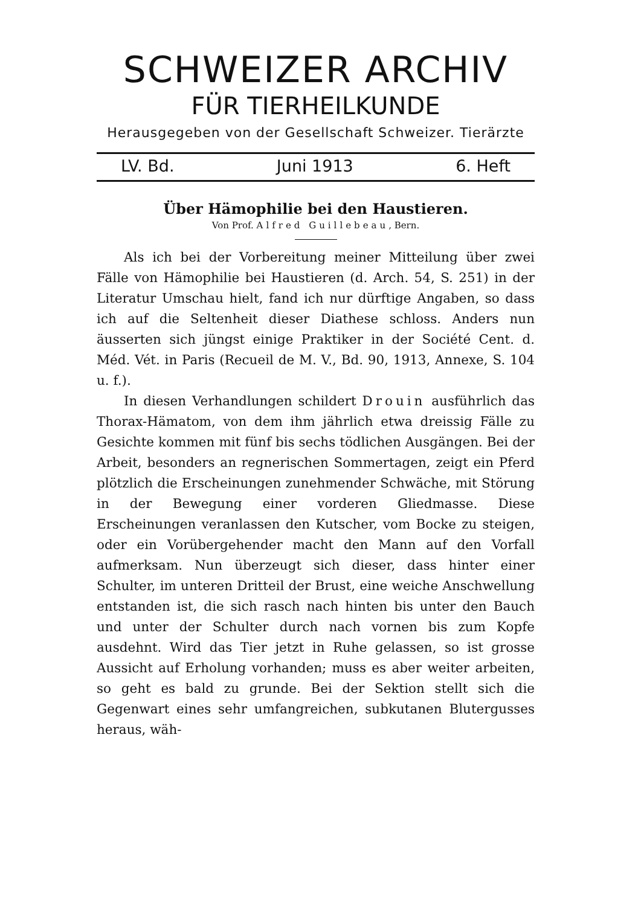SCHWEIZER ARCHIV
FÜR TIERHEILKUNDE
Herausgegeben von der Gesellschaft Schweizer. Tierärzte
LV. Bd. Juni 1913 6. Heft
Über Hämophilie bei den Haustieren.
Von Prof. Alfred Guillebeau, Bern.
Als ich bei der Vorbereitung meiner Mitteilung über zwei Fälle von Hämophilie bei Haustieren (d. Arch. 54, S. 251) in der Literatur Umschau hielt, fand ich nur dürftige Angaben, so dass ich auf die Seltenheit dieser Diathese schloss. Anders nun äusserten sich jüngst einige Praktiker in der Société Cent. d. Méd. Vét. in Paris (Recueil de M. V., Bd. 90, 1913, Annexe, S. 104 u. f.).
In diesen Verhandlungen schildert Drouin ausführlich das Thorax-Hämatom, von dem ihm jährlich etwa dreissig Fälle zu Gesichte kommen mit fünf bis sechs tödlichen Ausgängen. Bei der Arbeit, besonders an regnerischen Sommertagen, zeigt ein Pferd plötzlich die Erscheinungen zunehmender Schwäche, mit Störung in der Bewegung einer vorderen Gliedmasse. Diese Erscheinungen veranlassen den Kutscher, vom Bocke zu steigen, oder ein Vorübergehender macht den Mann auf den Vorfall aufmerksam. Nun überzeugt sich dieser, dass hinter einer Schulter, im unteren Dritteil der Brust, eine weiche Anschwellung entstanden ist, die sich rasch nach hinten bis unter den Bauch und unter der Schulter durch nach vornen bis zum Kopfe ausdehnt. Wird das Tier jetzt in Ruhe gelassen, so ist grosse Aussicht auf Erholung vorhanden; muss es aber weiter arbeiten, so geht es bald zu grunde. Bei der Sektion stellt sich die Gegenwart eines sehr umfangreichen, subkutanen Blutergusses heraus, wäh-